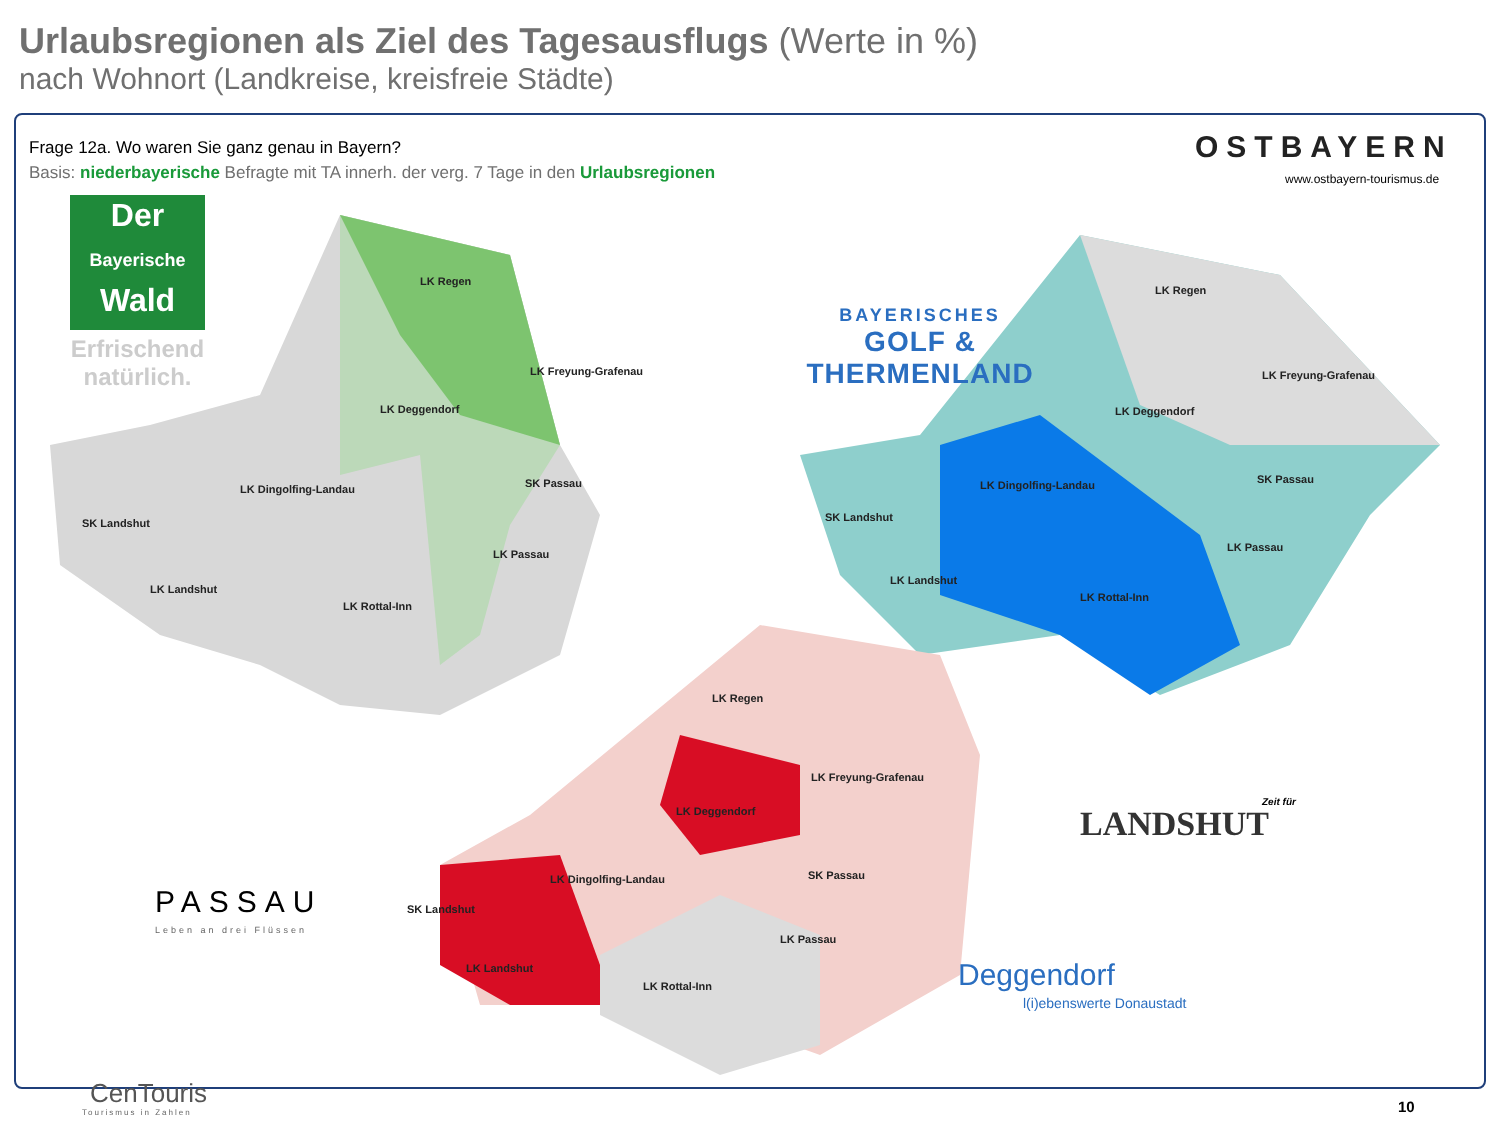Urlaubsregionen als Ziel des Tagesausflugs (Werte in %)
nach Wohnort (Landkreise, kreisfreie Städte)
Frage 12a. Wo waren Sie ganz genau in Bayern?
Basis: niederbayerische Befragte mit TA innerh. der verg. 7 Tage in den Urlaubsregionen
OSTBAYERN
www.ostbayern-tourismus.de
Der
Bayerische
Wald
Erfrischend natürlich.
BAYERISCHES
GOLF & THERMENLAND
LK Regen
LK Freyung-Grafenau
LK Deggendorf
LK Dingolfing-Landau SK Passau
SK Landshut
LK Passau
LK Landshut
LK Rottal-Inn
LK Regen
LK Freyung-Grafenau
LK Deggendorf
LK Dingolfing-Landau SK Passau
SK Landshut
LK Passau
LK Landshut
LK Rottal-Inn
LK Regen
LK Freyung-Grafenau
LK Deggendorf
LK Dingolfing-Landau SK Passau
SK Landshut
LK Passau
LK Landshut
LK Rottal-Inn
PASSAU
Leben an drei Flüssen
Zeit für
LANDSHUT
Deggendorf
l(i)ebenswerte Donaustadt
CenTouris
Tourismus in Zahlen 10